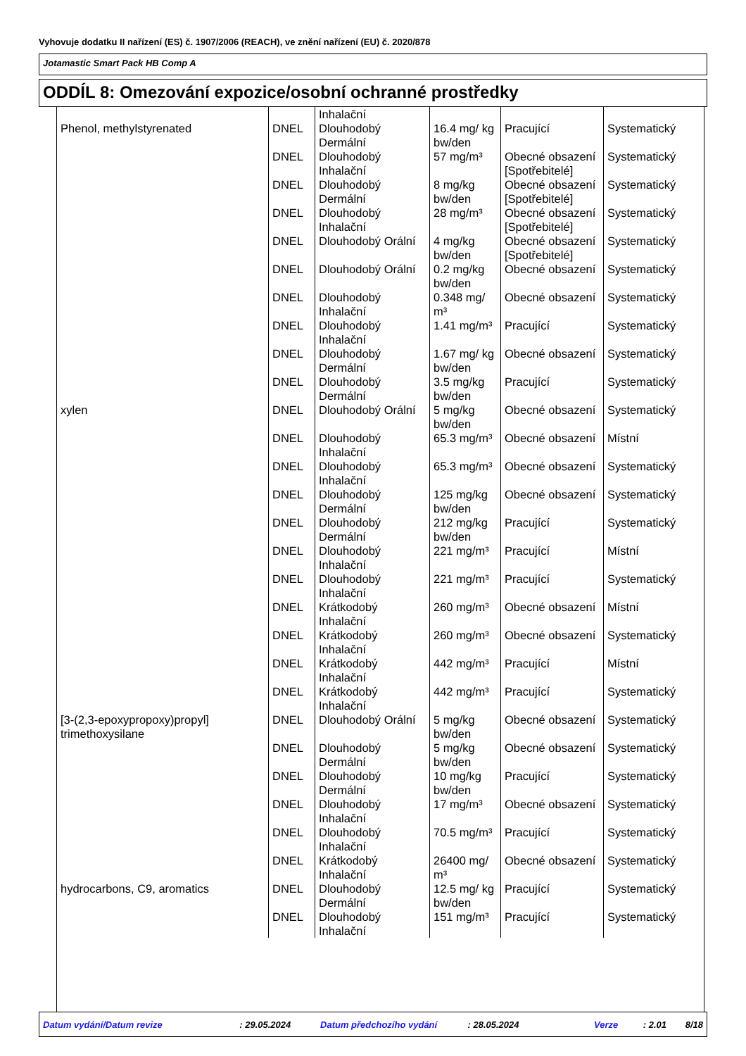Vyhovuje dodatku II nařízení (ES) č. 1907/2006 (REACH), ve znění nařízení (EU) č. 2020/878
Jotamastic Smart Pack HB Comp A
ODDÍL 8: Omezování expozice/osobní ochranné prostředky
| | | Inhalační | | | |
| Phenol, methylstyrenated | DNEL | Dlouhodobý Dermální | 16.4 mg/ kg bw/den | Pracující | Systematický |
| | DNEL | Dlouhodobý Inhalační | 57 mg/m³ | Obecné obsazení [Spotřebitelé] | Systematický |
| | DNEL | Dlouhodobý Dermální | 8 mg/kg bw/den | Obecné obsazení [Spotřebitelé] | Systematický |
| | DNEL | Dlouhodobý Inhalační | 28 mg/m³ | Obecné obsazení [Spotřebitelé] | Systematický |
| | DNEL | Dlouhodobý Orální | 4 mg/kg bw/den | Obecné obsazení [Spotřebitelé] | Systematický |
| | DNEL | Dlouhodobý Orální | 0.2 mg/kg bw/den | Obecné obsazení | Systematický |
| | DNEL | Dlouhodobý Inhalační | 0.348 mg/ m³ | Obecné obsazení | Systematický |
| | DNEL | Dlouhodobý Inhalační | 1.41 mg/m³ | Pracující | Systematický |
| | DNEL | Dlouhodobý Dermální | 1.67 mg/ kg bw/den | Obecné obsazení | Systematický |
| | DNEL | Dlouhodobý Dermální | 3.5 mg/kg bw/den | Pracující | Systematický |
| xylen | DNEL | Dlouhodobý Orální | 5 mg/kg bw/den | Obecné obsazení | Systematický |
| | DNEL | Dlouhodobý Inhalační | 65.3 mg/m³ | Obecné obsazení | Místní |
| | DNEL | Dlouhodobý Inhalační | 65.3 mg/m³ | Obecné obsazení | Systematický |
| | DNEL | Dlouhodobý Dermální | 125 mg/kg bw/den | Obecné obsazení | Systematický |
| | DNEL | Dlouhodobý Dermální | 212 mg/kg bw/den | Pracující | Systematický |
| | DNEL | Dlouhodobý Inhalační | 221 mg/m³ | Pracující | Místní |
| | DNEL | Dlouhodobý Inhalační | 221 mg/m³ | Pracující | Systematický |
| | DNEL | Krátkodobý Inhalační | 260 mg/m³ | Obecné obsazení | Místní |
| | DNEL | Krátkodobý Inhalační | 260 mg/m³ | Obecné obsazení | Systematický |
| | DNEL | Krátkodobý Inhalační | 442 mg/m³ | Pracující | Místní |
| | DNEL | Krátkodobý Inhalační | 442 mg/m³ | Pracující | Systematický |
| [3-(2,3-epoxypropoxy)propyl] trimethoxysilane | DNEL | Dlouhodobý Orální | 5 mg/kg bw/den | Obecné obsazení | Systematický |
| | DNEL | Dlouhodobý Dermální | 5 mg/kg bw/den | Obecné obsazení | Systematický |
| | DNEL | Dlouhodobý Dermální | 10 mg/kg bw/den | Pracující | Systematický |
| | DNEL | Dlouhodobý Inhalační | 17 mg/m³ | Obecné obsazení | Systematický |
| | DNEL | Dlouhodobý Inhalační | 70.5 mg/m³ | Pracující | Systematický |
| | DNEL | Krátkodobý Inhalační | 26400 mg/ m³ | Obecné obsazení | Systematický |
| hydrocarbons, C9, aromatics | DNEL | Dlouhodobý Dermální | 12.5 mg/ kg bw/den | Pracující | Systematický |
| | DNEL | Dlouhodobý Inhalační | 151 mg/m³ | Pracující | Systematický |
Datum vydání/Datum revize : 29.05.2024 Datum předchozího vydání : 28.05.2024 Verze : 2.01 8/18